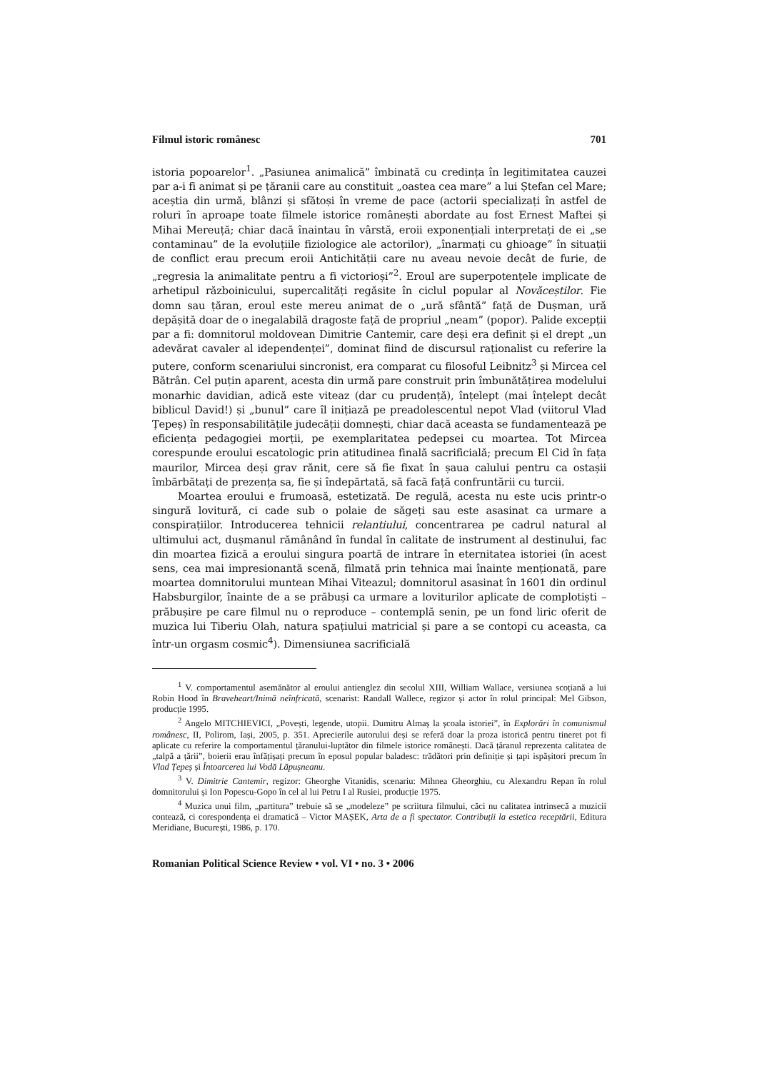Filmul istoric românesc 701
istoria popoarelor<sup>1</sup>. „Pasiunea animalică” îmbinată cu credința în legitimitatea cauzei par a-i fi animat și pe țăranii care au constituit „oastea cea mare” a lui Ștefan cel Mare; aceștia din urmă, blânzi și sfătoși în vreme de pace (actorii specializați în astfel de roluri în aproape toate filmele istorice românești abordate au fost Ernest Maftei și Mihai Mereuță; chiar dacă înaintau în vârstă, eroii exponențiali interpretați de ei „se contaminau” de la evoluțiile fiziologice ale actorilor), „înarmați cu ghioage” în situații de conflict erau precum eroii Antichității care nu aveau nevoie decât de furie, de „regresia la animalitate pentru a fi victorioși”<sup>2</sup>. Eroul are superpotențele implicate de arhetipul războinicului, supercalități regăsite în ciclul popular al Novăceștilor. Fie domn sau țăran, eroul este mereu animat de o „ură sfântă” față de Dușman, ură depășită doar de o inegalabilă dragoste față de propriul „neam” (popor). Palide excepții par a fi: domnitorul moldovean Dimitrie Cantemir, care deși era definit și el drept „un adevărat cavaler al idependenței”, dominat fiind de discursul raționalist cu referire la putere, conform scenariului sincronist, era comparat cu filosoful Leibnitz<sup>3</sup> și Mircea cel Bătrân. Cel puțin aparent, acesta din urmă pare construit prin îmbunătățirea modelului monarhic davidian, adică este viteaz (dar cu prudență), înțelept (mai înțelept decât biblicul David!) și „bunul” care îl inițiază pe preadolescentul nepot Vlad (viitorul Vlad Țepeș) în responsabilitățile judecății domnești, chiar dacă aceasta se fundamentează pe eficiența pedagogiei morții, pe exemplaritatea pedepsei cu moartea. Tot Mircea corespunde eroului escatologic prin atitudinea finală sacrificială; precum El Cid în fața maurilor, Mircea deși grav rănit, cere să fie fixat în șaua calului pentru ca ostașii îmbărbătați de prezența sa, fie și îndepărtată, să facă față confruntării cu turcii.
Moartea eroului e frumoasă, estetizată. De regulă, acesta nu este ucis printr-o singură lovitură, ci cade sub o polaie de săgeți sau este asasinat ca urmare a conspirațiilor. Introducerea tehnicii relantiului, concentrarea pe cadrul natural al ultimului act, dușmanul rămânând în fundal în calitate de instrument al destinului, fac din moartea fizică a eroului singura poartă de intrare în eternitatea istoriei (în acest sens, cea mai impresionantă scenă, filmată prin tehnica mai înainte menționată, pare moartea domnitorului muntean Mihai Viteazul; domnitorul asasinat în 1601 din ordinul Habsburgilor, înainte de a se prăbuși ca urmare a loviturilor aplicate de complotiști – prăbușire pe care filmul nu o reproduce – contemplă senin, pe un fond liric oferit de muzica lui Tiberiu Olah, natura spațiului matricial și pare a se contopi cu aceasta, ca într-un orgasm cosmic<sup>4</sup>). Dimensiunea sacrificială
<sup>1</sup> V. comportamentul asemănător al eroului antienglez din secolul XIII, William Wallace, versiunea scoțiană a lui Robin Hood în Braveheart/Inimă neînfricată, scenarist: Randall Wallece, regizor și actor în rolul principal: Mel Gibson, producție 1995.
<sup>2</sup> Angelo MITCHIEVICI, „Povești, legende, utopii. Dumitru Almaș la școala istoriei”, în Explorări în comunismul românesc, II, Polirom, Iași, 2005, p. 351. Aprecierile autorului deși se referă doar la proza istorică pentru tineret pot fi aplicate cu referire la comportamentul țăranului-luptător din filmele istorice românești. Dacă țăranul reprezenta calitatea de „talpă a țării”, boierii erau înfățișați precum în eposul popular baladesc: trădători prin definiție și țapi ispășitori precum în Vlad Țepeș și Întoarcerea lui Vodă Lăpușneanu.
<sup>3</sup> V. Dimitrie Cantemir, regizor: Gheorghe Vitanidis, scenariu: Mihnea Gheorghiu, cu Alexandru Repan în rolul domnitorului și Ion Popescu-Gopo în cel al lui Petru I al Rusiei, producție 1975.
<sup>4</sup> Muzica unui film, „partitura” trebuie să se „modeleze” pe scriitura filmului, căci nu calitatea intrinsecă a muzicii contează, ci corespondența ei dramatică – Victor MAȘEK, Arta de a fi spectator. Contribuții la estetica receptării, Editura Meridiane, București, 1986, p. 170.
Romanian Political Science Review • vol. VI • no. 3 • 2006